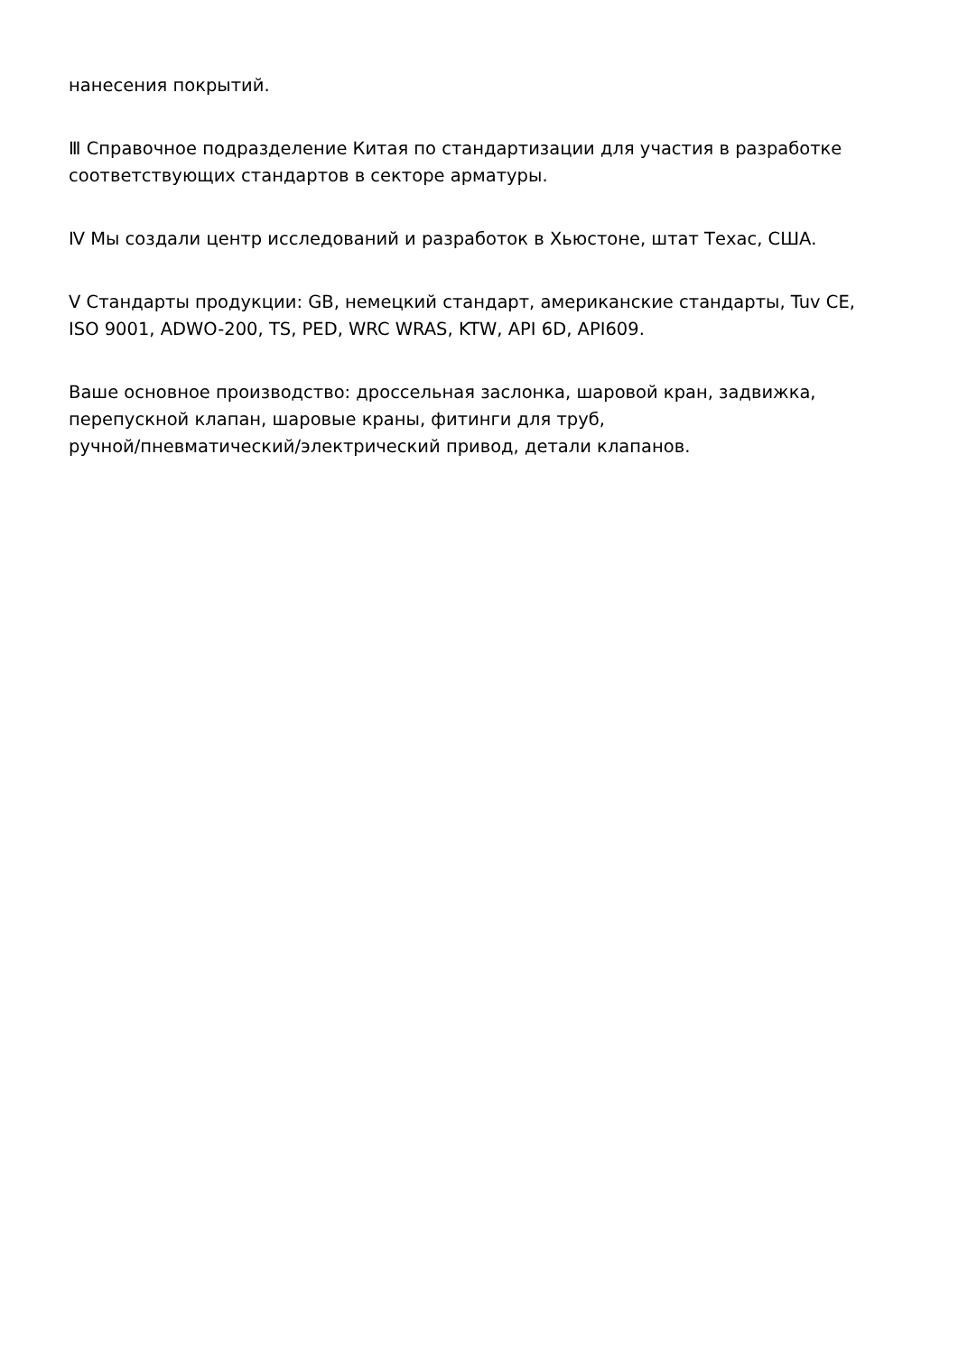нанесения покрытий.
Ⅲ Справочное подразделение Китая по стандартизации для участия в разработке соответствующих стандартов в секторе арматуры.
Ⅳ Мы создали центр исследований и разработок в Хьюстоне, штат Техас, США.
V Стандарты продукции: GB, немецкий стандарт, американские стандарты, Tuv CE, ISO 9001, ADWO-200, TS, PED, WRC WRAS, KTW, API 6D, API609.
Ваше основное производство: дроссельная заслонка, шаровой кран, задвижка, перепускной клапан, шаровые краны, фитинги для труб,
ручной/пневматический/электрический привод, детали клапанов.